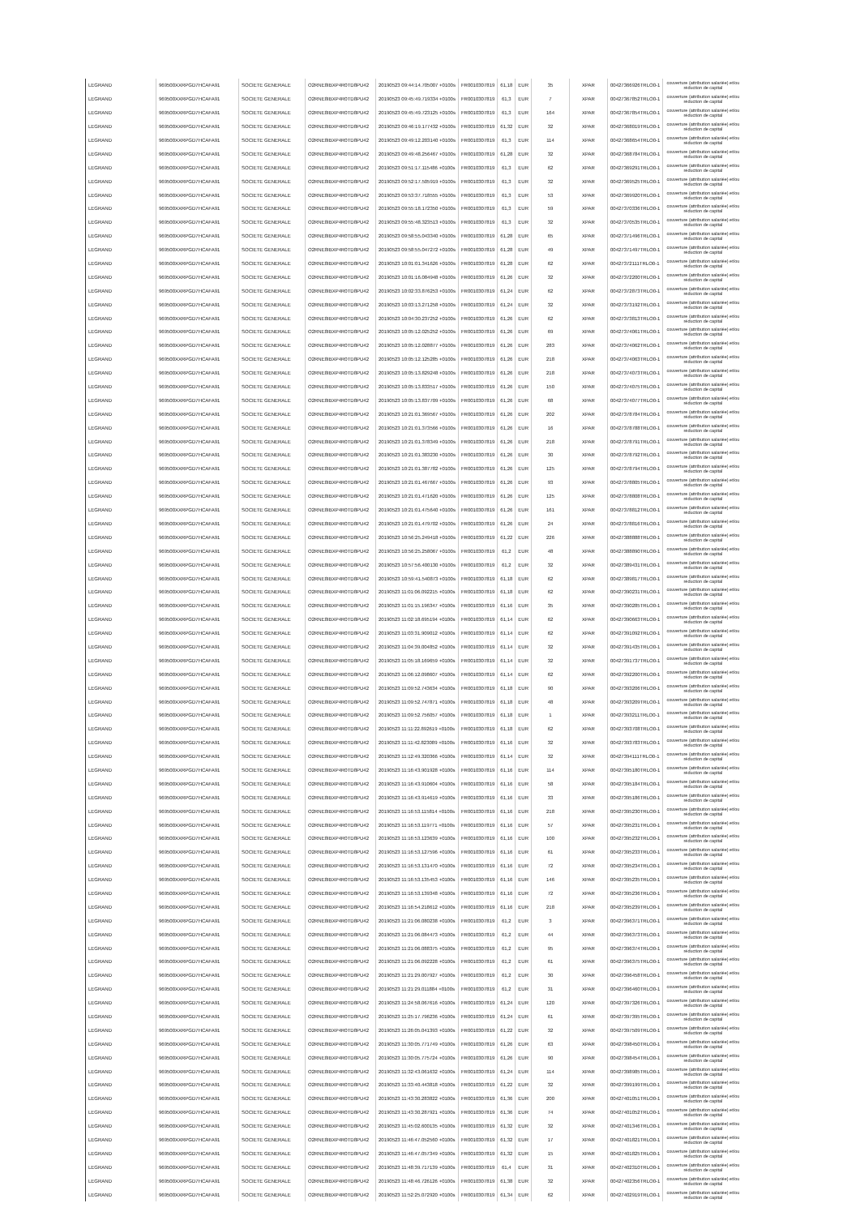| LEGRAND | 969500XXRPGD7HCAFA91 | SOCIETE GENERALE | O2RNE8IBXP4R0TD8PU42 | 20190523 09:44:14.705007 +0100s | FR0010307819 | 61,18 | EUR | 35 | XPAR | 00427366926TRLO0-1 | couverture (attribution salariée) et/ou réduction de capital |
| LEGRAND | 969500XXRPGD7HCAFA91 | SOCIETE GENERALE | O2RNE8IBXP4R0TD8PU42 | 20190523 09:45:49.719334 +0100s | FR0010307819 | 61,3 | EUR | 7 | XPAR | 00427367852TRLO0-1 | couverture (attribution salariée) et/ou réduction de capital |
| LEGRAND | 969500XXRPGD7HCAFA91 | SOCIETE GENERALE | O2RNE8IBXP4R0TD8PU42 | 20190523 09:45:49.723125 +0100s | FR0010307819 | 61,3 | EUR | 164 | XPAR | 00427367854TRLO0-1 | couverture (attribution salariée) et/ou réduction de capital |
| LEGRAND | 969500XXRPGD7HCAFA91 | SOCIETE GENERALE | O2RNE8IBXP4R0TD8PU42 | 20190523 09:46:19.177432 +0100s | FR0010307819 | 61,32 | EUR | 32 | XPAR | 00427368019TRLO0-1 | couverture (attribution salariée) et/ou réduction de capital |
| LEGRAND | 969500XXRPGD7HCAFA91 | SOCIETE GENERALE | O2RNE8IBXP4R0TD8PU42 | 20190523 09:49:12.203140 +0100s | FR0010307819 | 61,3 | EUR | 114 | XPAR | 00427368654TRLO0-1 | couverture (attribution salariée) et/ou réduction de capital |
| LEGRAND | 969500XXRPGD7HCAFA91 | SOCIETE GENERALE | O2RNE8IBXP4R0TD8PU42 | 20190523 09:49:48.256467 +0100s | FR0010307819 | 61,28 | EUR | 32 | XPAR | 00427368784TRLO0-1 | couverture (attribution salariée) et/ou réduction de capital |
| LEGRAND | 969500XXRPGD7HCAFA91 | SOCIETE GENERALE | O2RNE8IBXP4R0TD8PU42 | 20190523 09:51:17.115486 +0100s | FR0010307819 | 61,3 | EUR | 62 | XPAR | 00427369291TRLO0-1 | couverture (attribution salariée) et/ou réduction de capital |
| LEGRAND | 969500XXRPGD7HCAFA91 | SOCIETE GENERALE | O2RNE8IBXP4R0TD8PU42 | 20190523 09:52:17.505919 +0100s | FR0010307819 | 61,3 | EUR | 32 | XPAR | 00427369525TRLO0-1 | couverture (attribution salariée) et/ou réduction de capital |
| LEGRAND | 969500XXRPGD7HCAFA91 | SOCIETE GENERALE | O2RNE8IBXP4R0TD8PU42 | 20190523 09:53:37.718555 +0100s | FR0010307819 | 61,3 | EUR | 53 | XPAR | 00427369920TRLO0-1 | couverture (attribution salariée) et/ou réduction de capital |
| LEGRAND | 969500XXRPGD7HCAFA91 | SOCIETE GENERALE | O2RNE8IBXP4R0TD8PU42 | 20190523 09:55:18.172350 +0100s | FR0010307819 | 61,3 | EUR | 59 | XPAR | 00427370336TRLO0-1 | couverture (attribution salariée) et/ou réduction de capital |
| LEGRAND | 969500XXRPGD7HCAFA91 | SOCIETE GENERALE | O2RNE8IBXP4R0TD8PU42 | 20190523 09:55:48.323513 +0100s | FR0010307819 | 61,3 | EUR | 32 | XPAR | 00427370535TRLO0-1 | couverture (attribution salariée) et/ou réduction de capital |
| LEGRAND | 969500XXRPGD7HCAFA91 | SOCIETE GENERALE | O2RNE8IBXP4R0TD8PU42 | 20190523 09:58:55.043340 +0100s | FR0010307819 | 61,28 | EUR | 65 | XPAR | 00427371496TRLO0-1 | couverture (attribution salariée) et/ou réduction de capital |
| LEGRAND | 969500XXRPGD7HCAFA91 | SOCIETE GENERALE | O2RNE8IBXP4R0TD8PU42 | 20190523 09:58:55.047272 +0100s | FR0010307819 | 61,28 | EUR | 49 | XPAR | 00427371497TRLO0-1 | couverture (attribution salariée) et/ou réduction de capital |
| LEGRAND | 969500XXRPGD7HCAFA91 | SOCIETE GENERALE | O2RNE8IBXP4R0TD8PU42 | 20190523 10:01:01.341626 +0100s | FR0010307819 | 61,28 | EUR | 62 | XPAR | 00427372111TRLO0-1 | couverture (attribution salariée) et/ou réduction de capital |
| LEGRAND | 969500XXRPGD7HCAFA91 | SOCIETE GENERALE | O2RNE8IBXP4R0TD8PU42 | 20190523 10:01:16.084948 +0100s | FR0010307819 | 61,26 | EUR | 32 | XPAR | 00427372200TRLO0-1 | couverture (attribution salariée) et/ou réduction de capital |
| LEGRAND | 969500XXRPGD7HCAFA91 | SOCIETE GENERALE | O2RNE8IBXP4R0TD8PU42 | 20190523 10:02:33.876253 +0100s | FR0010307819 | 61,24 | EUR | 62 | XPAR | 00427372873TRLO0-1 | couverture (attribution salariée) et/ou réduction de capital |
| LEGRAND | 969500XXRPGD7HCAFA91 | SOCIETE GENERALE | O2RNE8IBXP4R0TD8PU42 | 20190523 10:03:13.271258 +0100s | FR0010307819 | 61,24 | EUR | 32 | XPAR | 00427373192TRLO0-1 | couverture (attribution salariée) et/ou réduction de capital |
| LEGRAND | 969500XXRPGD7HCAFA91 | SOCIETE GENERALE | O2RNE8IBXP4R0TD8PU42 | 20190523 10:04:30.237252 +0100s | FR0010307819 | 61,26 | EUR | 62 | XPAR | 00427373813TRLO0-1 | couverture (attribution salariée) et/ou réduction de capital |
| LEGRAND | 969500XXRPGD7HCAFA91 | SOCIETE GENERALE | O2RNE8IBXP4R0TD8PU42 | 20190523 10:05:12.025252 +0100s | FR0010307819 | 61,26 | EUR | 69 | XPAR | 00427374061TRLO0-1 | couverture (attribution salariée) et/ou réduction de capital |
| LEGRAND | 969500XXRPGD7HCAFA91 | SOCIETE GENERALE | O2RNE8IBXP4R0TD8PU42 | 20190523 10:05:12.028877 +0100s | FR0010307819 | 61,26 | EUR | 283 | XPAR | 00427374062TRLO0-1 | couverture (attribution salariée) et/ou réduction de capital |
| LEGRAND | 969500XXRPGD7HCAFA91 | SOCIETE GENERALE | O2RNE8IBXP4R0TD8PU42 | 20190523 10:05:12.125285 +0100s | FR0010307819 | 61,26 | EUR | 218 | XPAR | 00427374063TRLO0-1 | couverture (attribution salariée) et/ou réduction de capital |
| LEGRAND | 969500XXRPGD7HCAFA91 | SOCIETE GENERALE | O2RNE8IBXP4R0TD8PU42 | 20190523 10:05:13.829248 +0100s | FR0010307819 | 61,26 | EUR | 218 | XPAR | 00427374073TRLO0-1 | couverture (attribution salariée) et/ou réduction de capital |
| LEGRAND | 969500XXRPGD7HCAFA91 | SOCIETE GENERALE | O2RNE8IBXP4R0TD8PU42 | 20190523 10:05:13.833517 +0100s | FR0010307819 | 61,26 | EUR | 150 | XPAR | 00427374075TRLO0-1 | couverture (attribution salariée) et/ou réduction de capital |
| LEGRAND | 969500XXRPGD7HCAFA91 | SOCIETE GENERALE | O2RNE8IBXP4R0TD8PU42 | 20190523 10:05:13.837709 +0100s | FR0010307819 | 61,26 | EUR | 68 | XPAR | 00427374077TRLO0-1 | couverture (attribution salariée) et/ou réduction de capital |
| LEGRAND | 969500XXRPGD7HCAFA91 | SOCIETE GENERALE | O2RNE8IBXP4R0TD8PU42 | 20190523 10:21:01.369567 +0100s | FR0010307819 | 61,26 | EUR | 202 | XPAR | 00427378784TRLO0-1 | couverture (attribution salariée) et/ou réduction de capital |
| LEGRAND | 969500XXRPGD7HCAFA91 | SOCIETE GENERALE | O2RNE8IBXP4R0TD8PU42 | 20190523 10:21:01.373566 +0100s | FR0010307819 | 61,26 | EUR | 16 | XPAR | 00427378788TRLO0-1 | couverture (attribution salariée) et/ou réduction de capital |
| LEGRAND | 969500XXRPGD7HCAFA91 | SOCIETE GENERALE | O2RNE8IBXP4R0TD8PU42 | 20190523 10:21:01.378349 +0100s | FR0010307819 | 61,26 | EUR | 218 | XPAR | 00427378791TRLO0-1 | couverture (attribution salariée) et/ou réduction de capital |
| LEGRAND | 969500XXRPGD7HCAFA91 | SOCIETE GENERALE | O2RNE8IBXP4R0TD8PU42 | 20190523 10:21:01.383230 +0100s | FR0010307819 | 61,26 | EUR | 30 | XPAR | 00427378792TRLO0-1 | couverture (attribution salariée) et/ou réduction de capital |
| LEGRAND | 969500XXRPGD7HCAFA91 | SOCIETE GENERALE | O2RNE8IBXP4R0TD8PU42 | 20190523 10:21:01.387782 +0100s | FR0010307819 | 61,26 | EUR | 125 | XPAR | 00427378794TRLO0-1 | couverture (attribution salariée) et/ou réduction de capital |
| LEGRAND | 969500XXRPGD7HCAFA91 | SOCIETE GENERALE | O2RNE8IBXP4R0TD8PU42 | 20190523 10:21:01.467667 +0100s | FR0010307819 | 61,26 | EUR | 93 | XPAR | 00427378805TRLO0-1 | couverture (attribution salariée) et/ou réduction de capital |
| LEGRAND | 969500XXRPGD7HCAFA91 | SOCIETE GENERALE | O2RNE8IBXP4R0TD8PU42 | 20190523 10:21:01.471620 +0100s | FR0010307819 | 61,26 | EUR | 125 | XPAR | 00427378808TRLO0-1 | couverture (attribution salariée) et/ou réduction de capital |
| LEGRAND | 969500XXRPGD7HCAFA91 | SOCIETE GENERALE | O2RNE8IBXP4R0TD8PU42 | 20190523 10:21:01.475640 +0100s | FR0010307819 | 61,26 | EUR | 161 | XPAR | 00427378812TRLO0-1 | couverture (attribution salariée) et/ou réduction de capital |
| LEGRAND | 969500XXRPGD7HCAFA91 | SOCIETE GENERALE | O2RNE8IBXP4R0TD8PU42 | 20190523 10:21:01.479702 +0100s | FR0010307819 | 61,26 | EUR | 24 | XPAR | 00427378816TRLO0-1 | couverture (attribution salariée) et/ou réduction de capital |
| LEGRAND | 969500XXRPGD7HCAFA91 | SOCIETE GENERALE | O2RNE8IBXP4R0TD8PU42 | 20190523 10:56:25.249418 +0100s | FR0010307819 | 61,22 | EUR | 226 | XPAR | 00427388888TRLO0-1 | couverture (attribution salariée) et/ou réduction de capital |
| LEGRAND | 969500XXRPGD7HCAFA91 | SOCIETE GENERALE | O2RNE8IBXP4R0TD8PU42 | 20190523 10:56:25.258067 +0100s | FR0010307819 | 61,2 | EUR | 48 | XPAR | 00427388890TRLO0-1 | couverture (attribution salariée) et/ou réduction de capital |
| LEGRAND | 969500XXRPGD7HCAFA91 | SOCIETE GENERALE | O2RNE8IBXP4R0TD8PU42 | 20190523 10:57:56.400130 +0100s | FR0010307819 | 61,2 | EUR | 32 | XPAR | 00427389431TRLO0-1 | couverture (attribution salariée) et/ou réduction de capital |
| LEGRAND | 969500XXRPGD7HCAFA91 | SOCIETE GENERALE | O2RNE8IBXP4R0TD8PU42 | 20190523 10:59:41.540873 +0100s | FR0010307819 | 61,18 | EUR | 62 | XPAR | 00427389817TRLO0-1 | couverture (attribution salariée) et/ou réduction de capital |
| LEGRAND | 969500XXRPGD7HCAFA91 | SOCIETE GENERALE | O2RNE8IBXP4R0TD8PU42 | 20190523 11:01:06.092215 +0100s | FR0010307819 | 61,18 | EUR | 62 | XPAR | 00427390231TRLO0-1 | couverture (attribution salariée) et/ou réduction de capital |
| LEGRAND | 969500XXRPGD7HCAFA91 | SOCIETE GENERALE | O2RNE8IBXP4R0TD8PU42 | 20190523 11:01:15.196347 +0100s | FR0010307819 | 61,16 | EUR | 35 | XPAR | 00427390285TRLO0-1 | couverture (attribution salariée) et/ou réduction de capital |
| LEGRAND | 969500XXRPGD7HCAFA91 | SOCIETE GENERALE | O2RNE8IBXP4R0TD8PU42 | 20190523 11:02:18.695194 +0100s | FR0010307819 | 61,14 | EUR | 62 | XPAR | 00427390663TRLO0-1 | couverture (attribution salariée) et/ou réduction de capital |
| LEGRAND | 969500XXRPGD7HCAFA91 | SOCIETE GENERALE | O2RNE8IBXP4R0TD8PU42 | 20190523 11:03:31.909012 +0100s | FR0010307819 | 61,14 | EUR | 62 | XPAR | 00427391092TRLO0-1 | couverture (attribution salariée) et/ou réduction de capital |
| LEGRAND | 969500XXRPGD7HCAFA91 | SOCIETE GENERALE | O2RNE8IBXP4R0TD8PU42 | 20190523 11:04:39.004852 +0100s | FR0010307819 | 61,14 | EUR | 32 | XPAR | 00427391435TRLO0-1 | couverture (attribution salariée) et/ou réduction de capital |
| LEGRAND | 969500XXRPGD7HCAFA91 | SOCIETE GENERALE | O2RNE8IBXP4R0TD8PU42 | 20190523 11:05:18.169659 +0100s | FR0010307819 | 61,14 | EUR | 32 | XPAR | 00427391737TRLO0-1 | couverture (attribution salariée) et/ou réduction de capital |
| LEGRAND | 969500XXRPGD7HCAFA91 | SOCIETE GENERALE | O2RNE8IBXP4R0TD8PU42 | 20190523 11:06:12.098607 +0100s | FR0010307819 | 61,14 | EUR | 62 | XPAR | 00427392200TRLO0-1 | couverture (attribution salariée) et/ou réduction de capital |
| LEGRAND | 969500XXRPGD7HCAFA91 | SOCIETE GENERALE | O2RNE8IBXP4R0TD8PU42 | 20190523 11:09:52.743634 +0100s | FR0010307819 | 61,18 | EUR | 90 | XPAR | 00427393206TRLO0-1 | couverture (attribution salariée) et/ou réduction de capital |
| LEGRAND | 969500XXRPGD7HCAFA91 | SOCIETE GENERALE | O2RNE8IBXP4R0TD8PU42 | 20190523 11:09:52.747871 +0100s | FR0010307819 | 61,18 | EUR | 48 | XPAR | 00427393209TRLO0-1 | couverture (attribution salariée) et/ou réduction de capital |
| LEGRAND | 969500XXRPGD7HCAFA91 | SOCIETE GENERALE | O2RNE8IBXP4R0TD8PU42 | 20190523 11:09:52.756057 +0100s | FR0010307819 | 61,18 | EUR | 1 | XPAR | 00427393211TRLO0-1 | couverture (attribution salariée) et/ou réduction de capital |
| LEGRAND | 969500XXRPGD7HCAFA91 | SOCIETE GENERALE | O2RNE8IBXP4R0TD8PU42 | 20190523 11:11:22.892619 +0100s | FR0010307819 | 61,18 | EUR | 62 | XPAR | 00427393708TRLO0-1 | couverture (attribution salariée) et/ou réduction de capital |
| LEGRAND | 969500XXRPGD7HCAFA91 | SOCIETE GENERALE | O2RNE8IBXP4R0TD8PU42 | 20190523 11:11:42.823089 +0100s | FR0010307819 | 61,16 | EUR | 32 | XPAR | 00427393783TRLO0-1 | couverture (attribution salariée) et/ou réduction de capital |
| LEGRAND | 969500XXRPGD7HCAFA91 | SOCIETE GENERALE | O2RNE8IBXP4R0TD8PU42 | 20190523 11:12:49.320366 +0100s | FR0010307819 | 61,14 | EUR | 32 | XPAR | 00427394111TRLO0-1 | couverture (attribution salariée) et/ou réduction de capital |
| LEGRAND | 969500XXRPGD7HCAFA91 | SOCIETE GENERALE | O2RNE8IBXP4R0TD8PU42 | 20190523 11:16:43.901928 +0100s | FR0010307819 | 61,16 | EUR | 114 | XPAR | 00427395180TRLO0-1 | couverture (attribution salariée) et/ou réduction de capital |
| LEGRAND | 969500XXRPGD7HCAFA91 | SOCIETE GENERALE | O2RNE8IBXP4R0TD8PU42 | 20190523 11:16:43.910604 +0100s | FR0010307819 | 61,16 | EUR | 58 | XPAR | 00427395184TRLO0-1 | couverture (attribution salariée) et/ou réduction de capital |
| LEGRAND | 969500XXRPGD7HCAFA91 | SOCIETE GENERALE | O2RNE8IBXP4R0TD8PU42 | 20190523 11:16:43.914619 +0100s | FR0010307819 | 61,16 | EUR | 33 | XPAR | 00427395186TRLO0-1 | couverture (attribution salariée) et/ou réduction de capital |
| LEGRAND | 969500XXRPGD7HCAFA91 | SOCIETE GENERALE | O2RNE8IBXP4R0TD8PU42 | 20190523 11:16:53.115814 +0100s | FR0010307819 | 61,16 | EUR | 218 | XPAR | 00427395230TRLO0-1 | couverture (attribution salariée) et/ou réduction de capital |
| LEGRAND | 969500XXRPGD7HCAFA91 | SOCIETE GENERALE | O2RNE8IBXP4R0TD8PU42 | 20190523 11:16:53.119771 +0100s | FR0010307819 | 61,16 | EUR | 57 | XPAR | 00427395231TRLO0-1 | couverture (attribution salariée) et/ou réduction de capital |
| LEGRAND | 969500XXRPGD7HCAFA91 | SOCIETE GENERALE | O2RNE8IBXP4R0TD8PU42 | 20190523 11:16:53.123639 +0100s | FR0010307819 | 61,16 | EUR | 100 | XPAR | 00427395232TRLO0-1 | couverture (attribution salariée) et/ou réduction de capital |
| LEGRAND | 969500XXRPGD7HCAFA91 | SOCIETE GENERALE | O2RNE8IBXP4R0TD8PU42 | 20190523 11:16:53.127596 +0100s | FR0010307819 | 61,16 | EUR | 61 | XPAR | 00427395233TRLO0-1 | couverture (attribution salariée) et/ou réduction de capital |
| LEGRAND | 969500XXRPGD7HCAFA91 | SOCIETE GENERALE | O2RNE8IBXP4R0TD8PU42 | 20190523 11:16:53.131470 +0100s | FR0010307819 | 61,16 | EUR | 72 | XPAR | 00427395234TRLO0-1 | couverture (attribution salariée) et/ou réduction de capital |
| LEGRAND | 969500XXRPGD7HCAFA91 | SOCIETE GENERALE | O2RNE8IBXP4R0TD8PU42 | 20190523 11:16:53.135453 +0100s | FR0010307819 | 61,16 | EUR | 146 | XPAR | 00427395235TRLO0-1 | couverture (attribution salariée) et/ou réduction de capital |
| LEGRAND | 969500XXRPGD7HCAFA91 | SOCIETE GENERALE | O2RNE8IBXP4R0TD8PU42 | 20190523 11:16:53.139348 +0100s | FR0010307819 | 61,16 | EUR | 72 | XPAR | 00427395236TRLO0-1 | couverture (attribution salariée) et/ou réduction de capital |
| LEGRAND | 969500XXRPGD7HCAFA91 | SOCIETE GENERALE | O2RNE8IBXP4R0TD8PU42 | 20190523 11:16:54.218612 +0100s | FR0010307819 | 61,16 | EUR | 218 | XPAR | 00427395239TRLO0-1 | couverture (attribution salariée) et/ou réduction de capital |
| LEGRAND | 969500XXRPGD7HCAFA91 | SOCIETE GENERALE | O2RNE8IBXP4R0TD8PU42 | 20190523 11:21:06.080238 +0100s | FR0010307819 | 61,2 | EUR | 3 | XPAR | 00427396371TRLO0-1 | couverture (attribution salariée) et/ou réduction de capital |
| LEGRAND | 969500XXRPGD7HCAFA91 | SOCIETE GENERALE | O2RNE8IBXP4R0TD8PU42 | 20190523 11:21:06.084473 +0100s | FR0010307819 | 61,2 | EUR | 44 | XPAR | 00427396373TRLO0-1 | couverture (attribution salariée) et/ou réduction de capital |
| LEGRAND | 969500XXRPGD7HCAFA91 | SOCIETE GENERALE | O2RNE8IBXP4R0TD8PU42 | 20190523 11:21:06.088375 +0100s | FR0010307819 | 61,2 | EUR | 95 | XPAR | 00427396374TRLO0-1 | couverture (attribution salariée) et/ou réduction de capital |
| LEGRAND | 969500XXRPGD7HCAFA91 | SOCIETE GENERALE | O2RNE8IBXP4R0TD8PU42 | 20190523 11:21:06.092228 +0100s | FR0010307819 | 61,2 | EUR | 61 | XPAR | 00427396375TRLO0-1 | couverture (attribution salariée) et/ou réduction de capital |
| LEGRAND | 969500XXRPGD7HCAFA91 | SOCIETE GENERALE | O2RNE8IBXP4R0TD8PU42 | 20190523 11:21:29.007927 +0100s | FR0010307819 | 61,2 | EUR | 30 | XPAR | 00427396458TRLO0-1 | couverture (attribution salariée) et/ou réduction de capital |
| LEGRAND | 969500XXRPGD7HCAFA91 | SOCIETE GENERALE | O2RNE8IBXP4R0TD8PU42 | 20190523 11:21:29.011884 +0100s | FR0010307819 | 61,2 | EUR | 31 | XPAR | 00427396460TRLO0-1 | couverture (attribution salariée) et/ou réduction de capital |
| LEGRAND | 969500XXRPGD7HCAFA91 | SOCIETE GENERALE | O2RNE8IBXP4R0TD8PU42 | 20190523 11:24:58.067616 +0100s | FR0010307819 | 61,24 | EUR | 120 | XPAR | 00427397326TRLO0-1 | couverture (attribution salariée) et/ou réduction de capital |
| LEGRAND | 969500XXRPGD7HCAFA91 | SOCIETE GENERALE | O2RNE8IBXP4R0TD8PU42 | 20190523 11:25:17.796236 +0100s | FR0010307819 | 61,24 | EUR | 61 | XPAR | 00427397395TRLO0-1 | couverture (attribution salariée) et/ou réduction de capital |
| LEGRAND | 969500XXRPGD7HCAFA91 | SOCIETE GENERALE | O2RNE8IBXP4R0TD8PU42 | 20190523 11:26:05.041393 +0100s | FR0010307819 | 61,22 | EUR | 32 | XPAR | 00427397509TRLO0-1 | couverture (attribution salariée) et/ou réduction de capital |
| LEGRAND | 969500XXRPGD7HCAFA91 | SOCIETE GENERALE | O2RNE8IBXP4R0TD8PU42 | 20190523 11:30:05.771749 +0100s | FR0010307819 | 61,26 | EUR | 63 | XPAR | 00427398450TRLO0-1 | couverture (attribution salariée) et/ou réduction de capital |
| LEGRAND | 969500XXRPGD7HCAFA91 | SOCIETE GENERALE | O2RNE8IBXP4R0TD8PU42 | 20190523 11:30:05.775724 +0100s | FR0010307819 | 61,26 | EUR | 90 | XPAR | 00427398454TRLO0-1 | couverture (attribution salariée) et/ou réduction de capital |
| LEGRAND | 969500XXRPGD7HCAFA91 | SOCIETE GENERALE | O2RNE8IBXP4R0TD8PU42 | 20190523 11:32:43.061632 +0100s | FR0010307819 | 61,24 | EUR | 114 | XPAR | 00427398985TRLO0-1 | couverture (attribution salariée) et/ou réduction de capital |
| LEGRAND | 969500XXRPGD7HCAFA91 | SOCIETE GENERALE | O2RNE8IBXP4R0TD8PU42 | 20190523 11:33:40.443818 +0100s | FR0010307819 | 61,22 | EUR | 32 | XPAR | 00427399199TRLO0-1 | couverture (attribution salariée) et/ou réduction de capital |
| LEGRAND | 969500XXRPGD7HCAFA91 | SOCIETE GENERALE | O2RNE8IBXP4R0TD8PU42 | 20190523 11:43:30.283822 +0100s | FR0010307819 | 61,36 | EUR | 200 | XPAR | 00427401051TRLO0-1 | couverture (attribution salariée) et/ou réduction de capital |
| LEGRAND | 969500XXRPGD7HCAFA91 | SOCIETE GENERALE | O2RNE8IBXP4R0TD8PU42 | 20190523 11:43:30.287921 +0100s | FR0010307819 | 61,36 | EUR | 74 | XPAR | 00427401052TRLO0-1 | couverture (attribution salariée) et/ou réduction de capital |
| LEGRAND | 969500XXRPGD7HCAFA91 | SOCIETE GENERALE | O2RNE8IBXP4R0TD8PU42 | 20190523 11:45:02.600135 +0100s | FR0010307819 | 61,32 | EUR | 32 | XPAR | 00427401346TRLO0-1 | couverture (attribution salariée) et/ou réduction de capital |
| LEGRAND | 969500XXRPGD7HCAFA91 | SOCIETE GENERALE | O2RNE8IBXP4R0TD8PU42 | 20190523 11:46:47.052560 +0100s | FR0010307819 | 61,32 | EUR | 17 | XPAR | 00427401821TRLO0-1 | couverture (attribution salariée) et/ou réduction de capital |
| LEGRAND | 969500XXRPGD7HCAFA91 | SOCIETE GENERALE | O2RNE8IBXP4R0TD8PU42 | 20190523 11:46:47.057349 +0100s | FR0010307819 | 61,32 | EUR | 15 | XPAR | 00427401825TRLO0-1 | couverture (attribution salariée) et/ou réduction de capital |
| LEGRAND | 969500XXRPGD7HCAFA91 | SOCIETE GENERALE | O2RNE8IBXP4R0TD8PU42 | 20190523 11:48:39.717139 +0100s | FR0010307819 | 61,4 | EUR | 31 | XPAR | 00427402310TRLO0-1 | couverture (attribution salariée) et/ou réduction de capital |
| LEGRAND | 969500XXRPGD7HCAFA91 | SOCIETE GENERALE | O2RNE8IBXP4R0TD8PU42 | 20190523 11:48:46.726126 +0100s | FR0010307819 | 61,38 | EUR | 32 | XPAR | 00427402356TRLO0-1 | couverture (attribution salariée) et/ou réduction de capital |
| LEGRAND | 969500XXRPGD7HCAFA91 | SOCIETE GENERALE | O2RNE8IBXP4R0TD8PU42 | 20190523 11:52:25.072920 +0100s | FR0010307819 | 61,34 | EUR | 62 | XPAR | 00427402919TRLO0-1 | couverture (attribution salariée) et/ou réduction de capital |